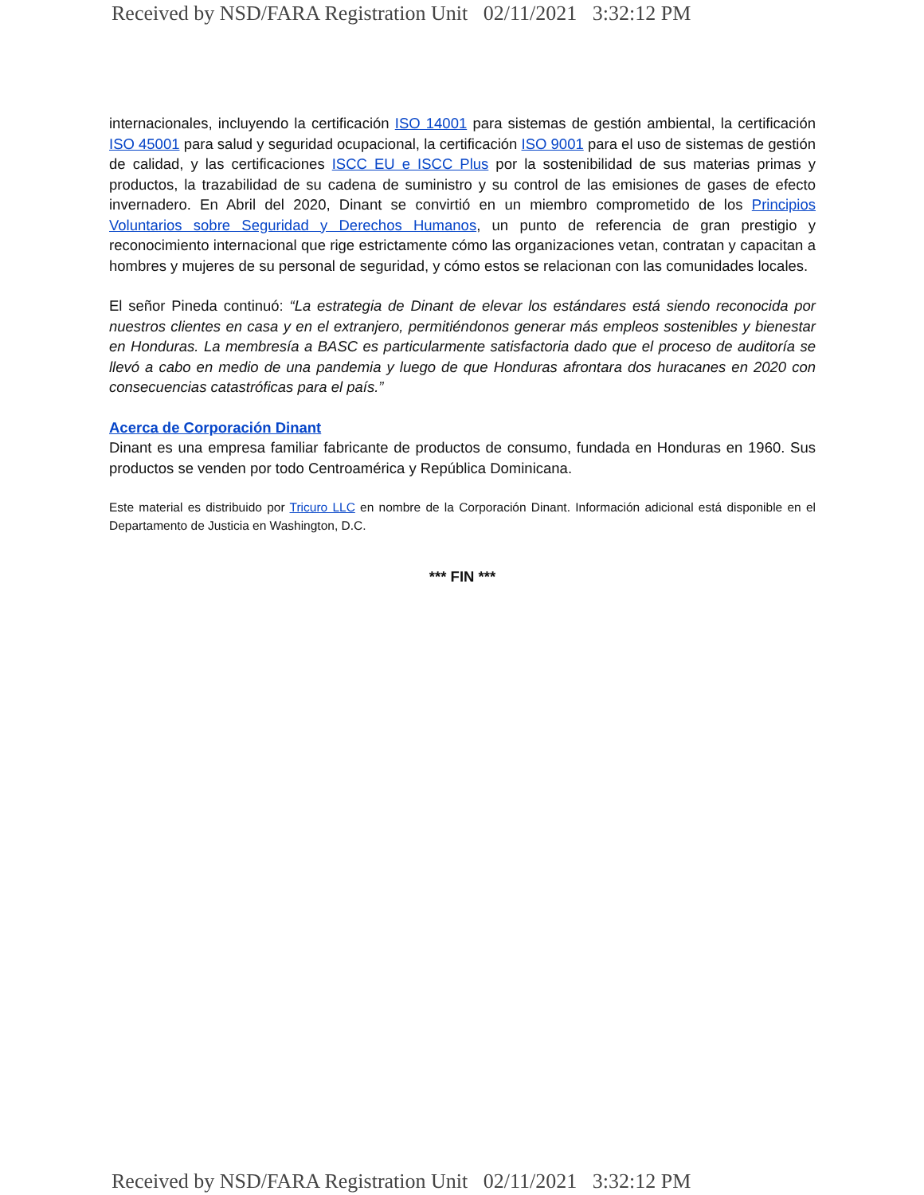Received by NSD/FARA Registration Unit 02/11/2021 3:32:12 PM
internacionales, incluyendo la certificación ISO 14001 para sistemas de gestión ambiental, la certificación ISO 45001 para salud y seguridad ocupacional, la certificación ISO 9001 para el uso de sistemas de gestión de calidad, y las certificaciones ISCC EU e ISCC Plus por la sostenibilidad de sus materias primas y productos, la trazabilidad de su cadena de suministro y su control de las emisiones de gases de efecto invernadero. En Abril del 2020, Dinant se convirtió en un miembro comprometido de los Principios Voluntarios sobre Seguridad y Derechos Humanos, un punto de referencia de gran prestigio y reconocimiento internacional que rige estrictamente cómo las organizaciones vetan, contratan y capacitan a hombres y mujeres de su personal de seguridad, y cómo estos se relacionan con las comunidades locales.
El señor Pineda continuó: “La estrategia de Dinant de elevar los estándares está siendo reconocida por nuestros clientes en casa y en el extranjero, permitiéndonos generar más empleos sostenibles y bienestar en Honduras. La membresía a BASC es particularmente satisfactoria dado que el proceso de auditoría se llevó a cabo en medio de una pandemia y luego de que Honduras afrontara dos huracanes en 2020 con consecuencias catastróficas para el país.”
Acerca de Corporación Dinant
Dinant es una empresa familiar fabricante de productos de consumo, fundada en Honduras en 1960. Sus productos se venden por todo Centroamérica y República Dominicana.
Este material es distribuido por Tricuro LLC en nombre de la Corporación Dinant. Información adicional está disponible en el Departamento de Justicia en Washington, D.C.
*** FIN ***
Received by NSD/FARA Registration Unit 02/11/2021 3:32:12 PM